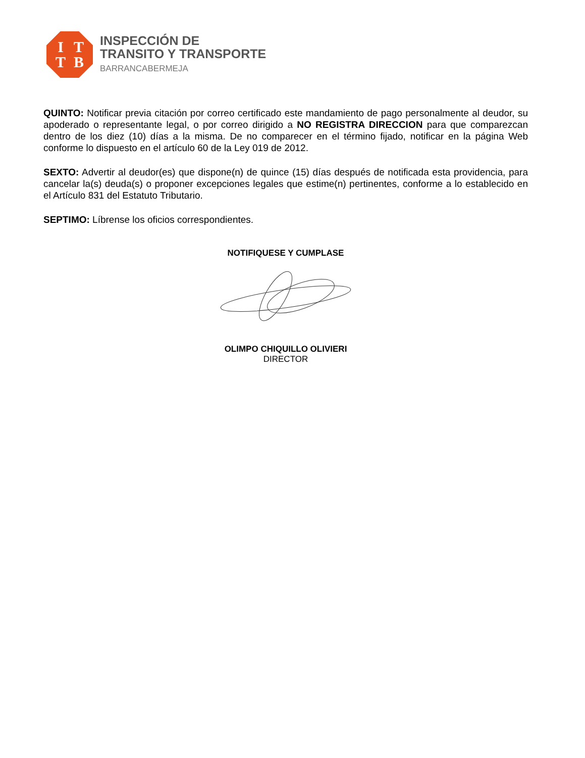ITTB
INSPECCIÓN DE
TRANSITO Y TRANSPORTE
BARRANCABERMEJA
QUINTO: Notificar previa citación por correo certificado este mandamiento de pago personalmente al deudor, su apoderado o representante legal, o por correo dirigido a NO REGISTRA DIRECCION para que comparezcan dentro de los diez (10) días a la misma. De no comparecer en el término fijado, notificar en la página Web conforme lo dispuesto en el artículo 60 de la Ley 019 de 2012.
SEXTO: Advertir al deudor(es) que dispone(n) de quince (15) días después de notificada esta providencia, para cancelar la(s) deuda(s) o proponer excepciones legales que estime(n) pertinentes, conforme a lo establecido en el Artículo 831 del Estatuto Tributario.
SEPTIMO: Líbrense los oficios correspondientes.
NOTIFIQUESE Y CUMPLASE
OLIMPO CHIQUILLO OLIVIERI
DIRECTOR